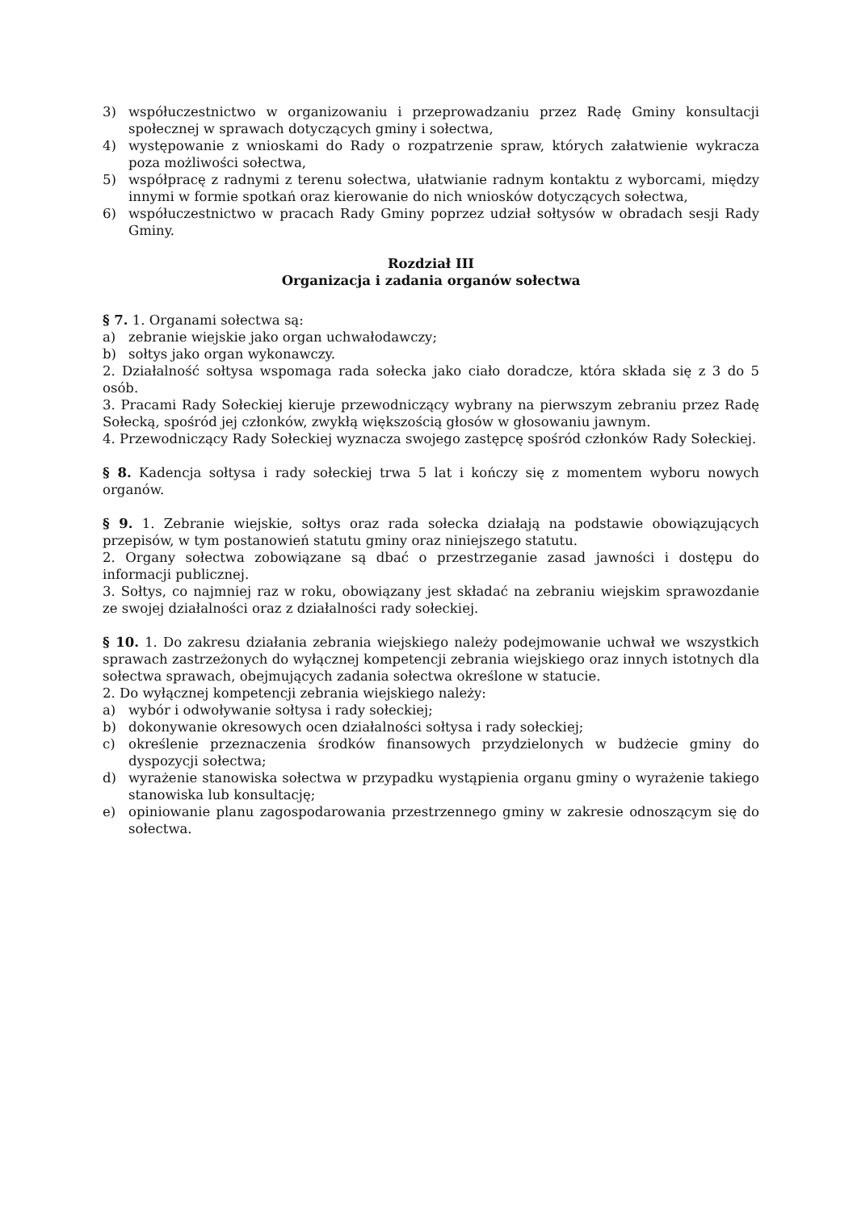3) współuczestnictwo w organizowaniu i przeprowadzaniu przez Radę Gminy konsultacji społecznej w sprawach dotyczących gminy i sołectwa,
4) występowanie z wnioskami do Rady o rozpatrzenie spraw, których załatwienie wykracza poza możliwości sołectwa,
5) współpracę z radnymi z terenu sołectwa, ułatwianie radnym kontaktu z wyborcami, między innymi w formie spotkań oraz kierowanie do nich wniosków dotyczących sołectwa,
6) współuczestnictwo w pracach Rady Gminy poprzez udział sołtysów w obradach sesji Rady Gminy.
Rozdział III
Organizacja i zadania organów sołectwa
§ 7. 1. Organami sołectwa są:
a) zebranie wiejskie jako organ uchwałodawczy;
b) sołtys jako organ wykonawczy.
2. Działalność sołtysa wspomaga rada sołecka jako ciało doradcze, która składa się z 3 do 5 osób.
3. Pracami Rady Sołeckiej kieruje przewodniczący wybrany na pierwszym zebraniu przez Radę Sołecką, spośród jej członków, zwykłą większością głosów w głosowaniu jawnym.
4. Przewodniczący Rady Sołeckiej wyznacza swojego zastępcę spośród członków Rady Sołeckiej.
§ 8. Kadencja sołtysa i rady sołeckiej trwa 5 lat i kończy się z momentem wyboru nowych organów.
§ 9. 1. Zebranie wiejskie, sołtys oraz rada sołecka działają na podstawie obowiązujących przepisów, w tym postanowień statutu gminy oraz niniejszego statutu.
2. Organy sołectwa zobowiązane są dbać o przestrzeganie zasad jawności i dostępu do informacji publicznej.
3. Sołtys, co najmniej raz w roku, obowiązany jest składać na zebraniu wiejskim sprawozdanie ze swojej działalności oraz z działalności rady sołeckiej.
§ 10. 1. Do zakresu działania zebrania wiejskiego należy podejmowanie uchwał we wszystkich sprawach zastrzeżonych do wyłącznej kompetencji zebrania wiejskiego oraz innych istotnych dla sołectwa sprawach, obejmujących zadania sołectwa określone w statucie.
2. Do wyłącznej kompetencji zebrania wiejskiego należy:
a) wybór i odwoływanie sołtysa i rady sołeckiej;
b) dokonywanie okresowych ocen działalności sołtysa i rady sołeckiej;
c) określenie przeznaczenia środków finansowych przydzielonych w budżecie gminy do dyspozycji sołectwa;
d) wyrażenie stanowiska sołectwa w przypadku wystąpienia organu gminy o wyrażenie takiego stanowiska lub konsultację;
e) opiniowanie planu zagospodarowania przestrzennego gminy w zakresie odnoszącym się do sołectwa.